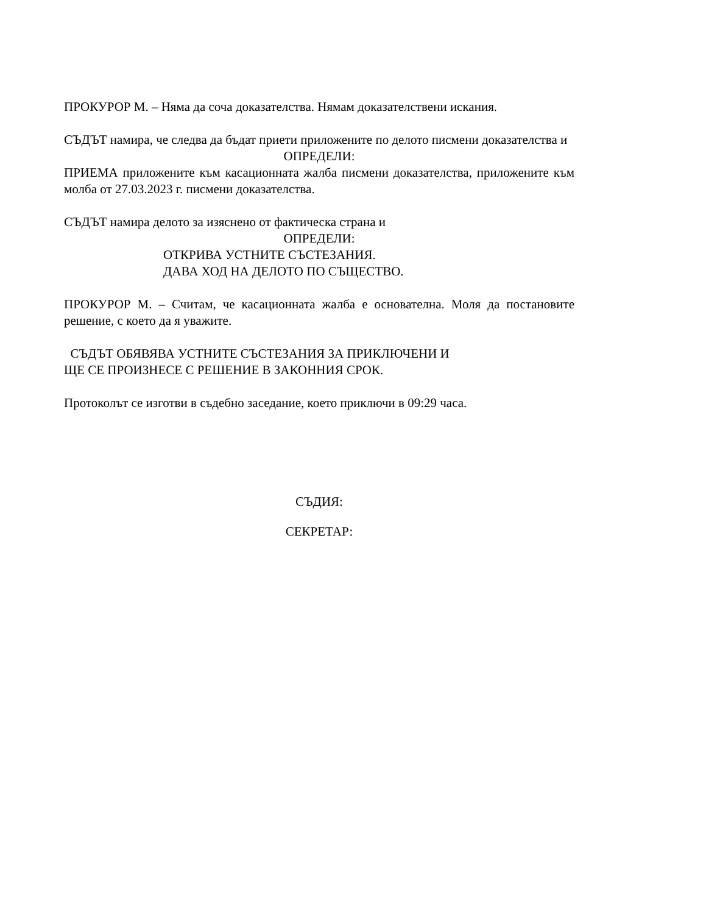ПРОКУРОР М. – Няма да соча доказателства. Нямам доказателствени искания.
СЪДЪТ намира, че следва да бъдат приети приложените по делото писмени доказателства и
ОПРЕДЕЛИ:
ПРИЕМА приложените към касационната жалба писмени доказателства, приложените към молба от 27.03.2023 г. писмени доказателства.
СЪДЪТ намира делото за изяснено от фактическа страна и
ОПРЕДЕЛИ:
ОТКРИВА УСТНИТЕ СЪСТЕЗАНИЯ.
ДАВА ХОД НА ДЕЛОТО ПО СЪЩЕСТВО.
ПРОКУРОР М. – Считам, че касационната жалба е основателна. Моля да постановите решение, с което да я уважите.
СЪДЪТ ОБЯВЯВА УСТНИТЕ СЪСТЕЗАНИЯ ЗА ПРИКЛЮЧЕНИ И
ЩЕ СЕ ПРОИЗНЕСЕ С РЕШЕНИЕ В ЗАКОННИЯ СРОК.
Протоколът се изготви в съдебно заседание, което приключи в 09:29 часа.
СЪДИЯ:
СЕКРЕТАР: